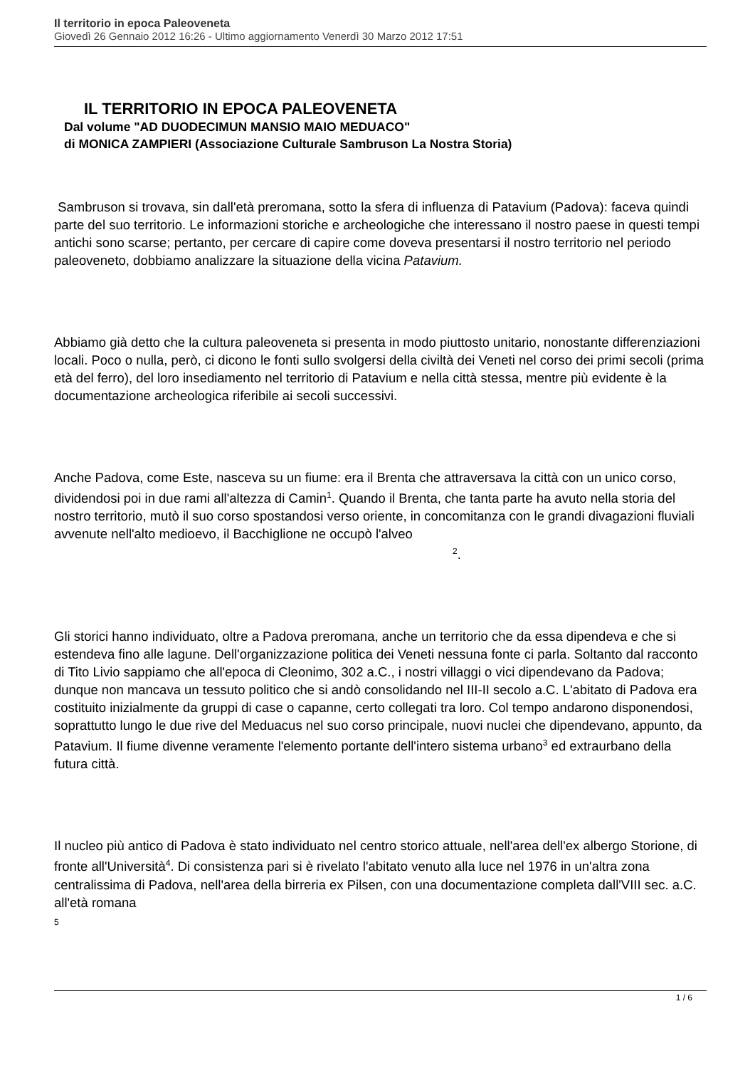Il territorio in epoca Paleoveneta
Giovedì 26 Gennaio 2012 16:26 - Ultimo aggiornamento Venerdì 30 Marzo 2012 17:51
IL TERRITORIO IN EPOCA PALEOVENETA
Dal volume "AD DUODECIMUN MANSIO MAIO MEDUACO"
di MONICA ZAMPIERI (Associazione Culturale Sambruson La Nostra Storia)
Sambruson si trovava, sin dall'età preromana, sotto la sfera di influenza di Patavium (Padova): faceva quindi parte del suo territorio. Le informazioni storiche e archeologiche che interessano il nostro paese in questi tempi antichi sono scarse; pertanto, per cercare di capire come doveva presentarsi il nostro territorio nel periodo paleoveneto, dobbiamo analizzare la situazione della vicina Patavium.
Abbiamo già detto che la cultura paleoveneta si presenta in modo piuttosto unitario, nonostante differenziazioni locali. Poco o nulla, però, ci dicono le fonti sullo svolgersi della civiltà dei Veneti nel corso dei primi secoli (prima età del ferro), del loro insediamento nel territorio di Patavium e nella città stessa, mentre più evidente è la documentazione archeologica riferibile ai secoli successivi.
Anche Padova, come Este, nasceva su un fiume: era il Brenta che attraversava la città con un unico corso, dividendosi poi in due rami all'altezza di Camin<sup>1</sup>. Quando il Brenta, che tanta parte ha avuto nella storia del nostro territorio, mutò il suo corso spostandosi verso oriente, in concomitanza con le grandi divagazioni fluviali avvenute nell'alto medioevo, il Bacchiglione ne occupò l'alveo <sup>2</sup>.
Gli storici hanno individuato, oltre a Padova preromana, anche un territorio che da essa dipendeva e che si estendeva fino alle lagune. Dell'organizzazione politica dei Veneti nessuna fonte ci parla. Soltanto dal racconto di Tito Livio sappiamo che all'epoca di Cleonimo, 302 a.C., i nostri villaggi o vici dipendevano da Padova; dunque non mancava un tessuto politico che si andò consolidando nel III-II secolo a.C. L'abitato di Padova era costituito inizialmente da gruppi di case o capanne, certo collegati tra loro. Col tempo andarono disponendosi, soprattutto lungo le due rive del Meduacus nel suo corso principale, nuovi nuclei che dipendevano, appunto, da Patavium. Il fiume divenne veramente l'elemento portante dell'intero sistema urbano<sup>3</sup> ed extraurbano della futura città.
Il nucleo più antico di Padova è stato individuato nel centro storico attuale, nell'area dell'ex albergo Storione, di fronte all'Università<sup>4</sup>. Di consistenza pari si è rivelato l'abitato venuto alla luce nel 1976 in un'altra zona centralissima di Padova, nell'area della birreria ex Pilsen, con una documentazione completa dall'VIII sec. a.C. all'età romana
5
1 / 6